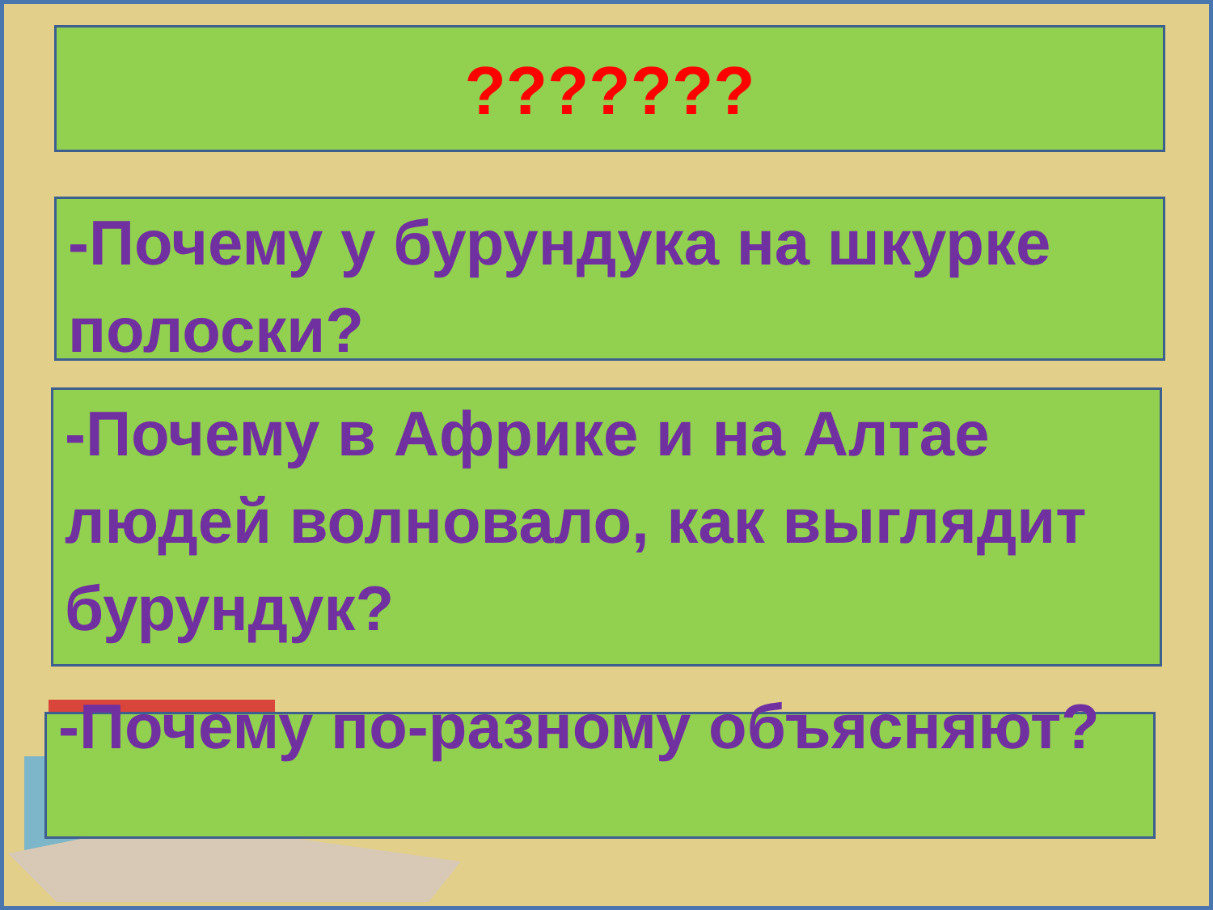???????
-Почему у бурундука на шкурке полоски?
-Почему в Африке и на Алтае людей волновало, как выглядит бурундук?
-Почему по-разному объясняют?